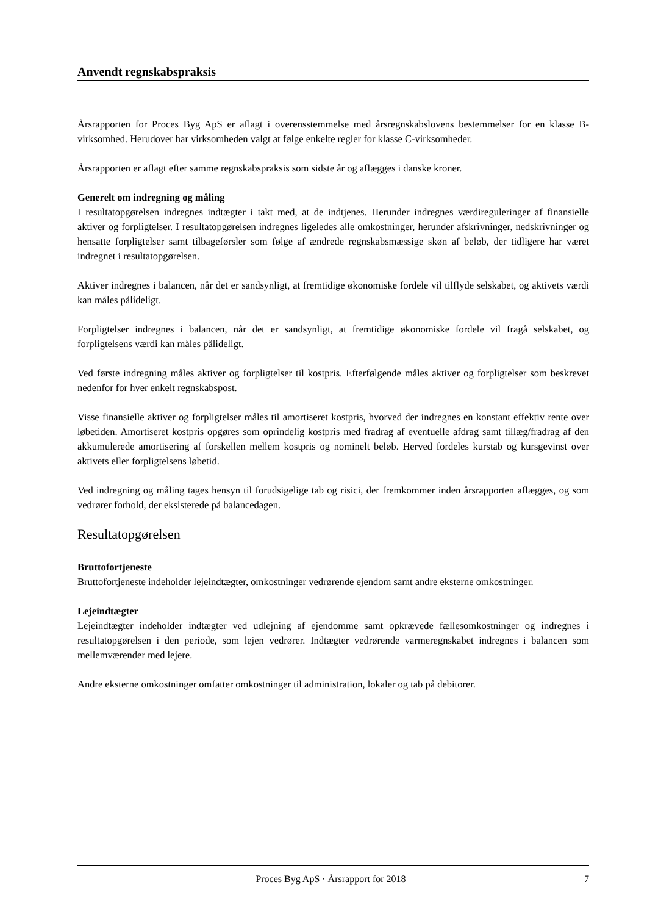Anvendt regnskabspraksis
Årsrapporten for Proces Byg ApS er aflagt i overensstemmelse med årsregnskabslovens bestemmelser for en klasse B-virksomhed. Herudover har virksomheden valgt at følge enkelte regler for klasse C-virksomheder.
Årsrapporten er aflagt efter samme regnskabspraksis som sidste år og aflægges i danske kroner.
Generelt om indregning og måling
I resultatopgørelsen indregnes indtægter i takt med, at de indtjenes. Herunder indregnes værdireguleringer af finansielle aktiver og forpligtelser. I resultatopgørelsen indregnes ligeledes alle omkostninger, herunder afskrivninger, nedskrivninger og hensatte forpligtelser samt tilbageførsler som følge af ændrede regnskabsmæssige skøn af beløb, der tidligere har været indregnet i resultatopgørelsen.
Aktiver indregnes i balancen, når det er sandsynligt, at fremtidige økonomiske fordele vil tilflyde selskabet, og aktivets værdi kan måles pålideligt.
Forpligtelser indregnes i balancen, når det er sandsynligt, at fremtidige økonomiske fordele vil fragå selskabet, og forpligtelsens værdi kan måles pålideligt.
Ved første indregning måles aktiver og forpligtelser til kostpris. Efterfølgende måles aktiver og forpligtelser som beskrevet nedenfor for hver enkelt regnskabspost.
Visse finansielle aktiver og forpligtelser måles til amortiseret kostpris, hvorved der indregnes en konstant effektiv rente over løbetiden. Amortiseret kostpris opgøres som oprindelig kostpris med fradrag af eventuelle afdrag samt tillæg/fradrag af den akkumulerede amortisering af forskellen mellem kostpris og nominelt beløb. Herved fordeles kurstab og kursgevinst over aktivets eller forpligtelsens løbetid.
Ved indregning og måling tages hensyn til forudsigelige tab og risici, der fremkommer inden årsrapporten aflægges, og som vedrører forhold, der eksisterede på balancedagen.
Resultatopgørelsen
Bruttofortjeneste
Bruttofortjeneste indeholder lejeindtægter, omkostninger vedrørende ejendom samt andre eksterne omkostninger.
Lejeindtægter
Lejeindtægter indeholder indtægter ved udlejning af ejendomme samt opkrævede fællesomkostninger og indregnes i resultatopgørelsen i den periode, som lejen vedrører. Indtægter vedrørende varmeregnskabet indregnes i balancen som mellemværender med lejere.
Andre eksterne omkostninger omfatter omkostninger til administration, lokaler og tab på debitorer.
7 Proces Byg ApS · Årsrapport for 2018